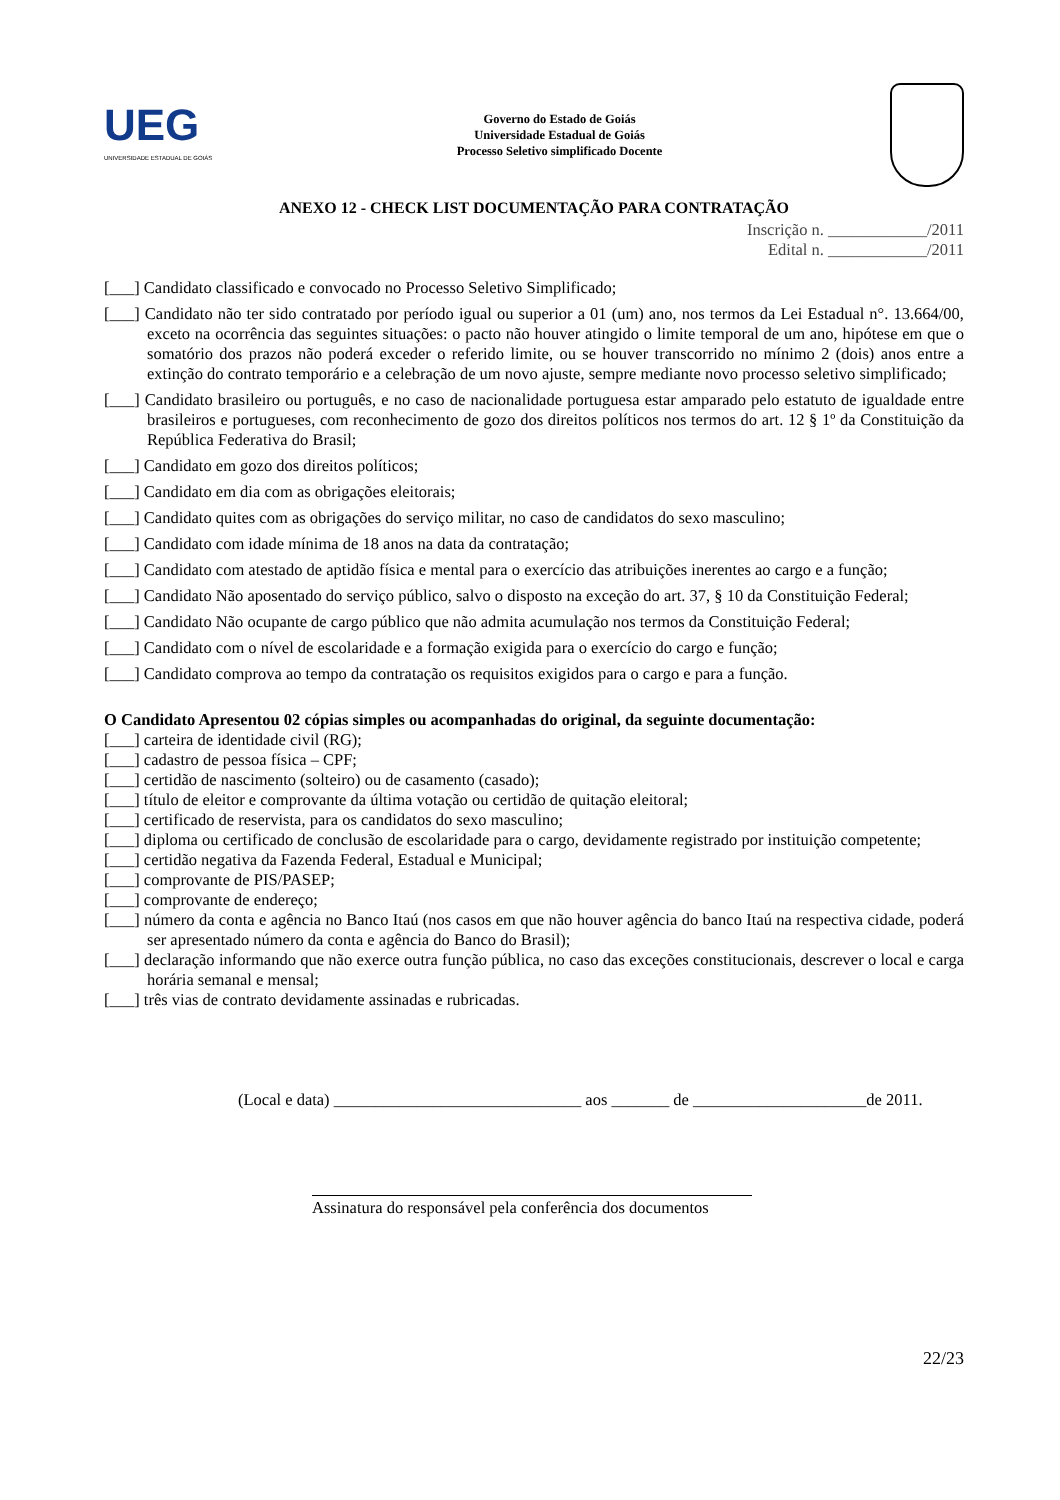UEG
UNIVERSIDADE ESTADUAL DE GOIÁS
Governo do Estado de Goiás
Universidade Estadual de Goiás
Processo Seletivo simplificado Docente
ANEXO 12 - CHECK LIST DOCUMENTAÇÃO PARA CONTRATAÇÃO
Inscrição n. ____________/2011
Edital n. ____________/2011
[___] Candidato classificado e convocado no Processo Seletivo Simplificado;
[___] Candidato não ter sido contratado por período igual ou superior a 01 (um) ano, nos termos da Lei Estadual n°. 13.664/00, exceto na ocorrência das seguintes situações: o pacto não houver atingido o limite temporal de um ano, hipótese em que o somatório dos prazos não poderá exceder o referido limite, ou se houver transcorrido no mínimo 2 (dois) anos entre a extinção do contrato temporário e a celebração de um novo ajuste, sempre mediante novo processo seletivo simplificado;
[___] Candidato brasileiro ou português, e no caso de nacionalidade portuguesa estar amparado pelo estatuto de igualdade entre brasileiros e portugueses, com reconhecimento de gozo dos direitos políticos nos termos do art. 12 § 1º da Constituição da República Federativa do Brasil;
[___] Candidato em gozo dos direitos políticos;
[___] Candidato em dia com as obrigações eleitorais;
[___] Candidato quites com as obrigações do serviço militar, no caso de candidatos do sexo masculino;
[___] Candidato com idade mínima de 18 anos na data da contratação;
[___] Candidato com atestado de aptidão física e mental para o exercício das atribuições inerentes ao cargo e a função;
[___] Candidato Não aposentado do serviço público, salvo o disposto na exceção do art. 37, § 10 da Constituição Federal;
[___] Candidato Não ocupante de cargo público que não admita acumulação nos termos da Constituição Federal;
[___] Candidato com o nível de escolaridade e a formação exigida para o exercício do cargo e função;
[___] Candidato comprova ao tempo da contratação os requisitos exigidos para o cargo e para a função.
O Candidato Apresentou 02 cópias simples ou acompanhadas do original, da seguinte documentação:
[___] carteira de identidade civil (RG);
[___] cadastro de pessoa física – CPF;
[___] certidão de nascimento (solteiro) ou de casamento (casado);
[___] título de eleitor e comprovante da última votação ou certidão de quitação eleitoral;
[___] certificado de reservista, para os candidatos do sexo masculino;
[___] diploma ou certificado de conclusão de escolaridade para o cargo, devidamente registrado por instituição competente;
[___] certidão negativa da Fazenda Federal, Estadual e Municipal;
[___] comprovante de PIS/PASEP;
[___] comprovante de endereço;
[___] número da conta e agência no Banco Itaú (nos casos em que não houver agência do banco Itaú na respectiva cidade, poderá ser apresentado número da conta e agência do Banco do Brasil);
[___] declaração informando que não exerce outra função pública, no caso das exceções constitucionais, descrever o local e carga horária semanal e mensal;
[___] três vias de contrato devidamente assinadas e rubricadas.
(Local e data) ______________________________ aos _______ de _____________________de 2011.
Assinatura do responsável pela conferência dos documentos
22/23